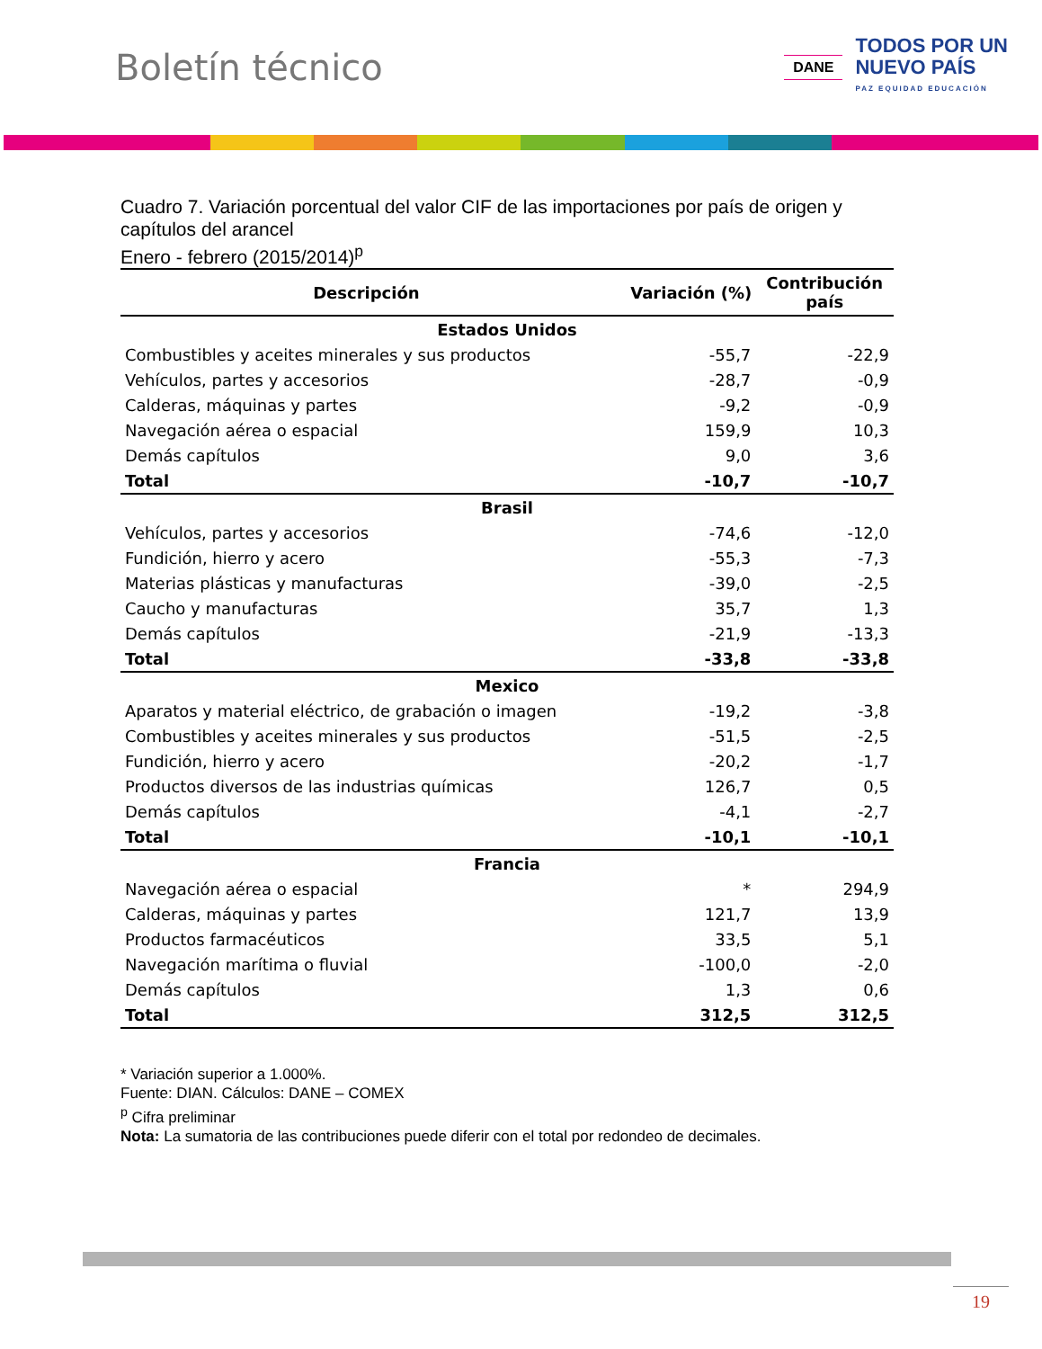Boletín técnico
DANE
TODOS POR UN
NUEVO PAÍS
PAZ EQUIDAD EDUCACIÓN
Cuadro 7. Variación porcentual del valor CIF de las importaciones por país de origen y capítulos del arancel
Enero - febrero (2015/2014)<sup>p</sup>
| Descripción | Variación (%) | Contribución país |
| --- | --- | --- |
| Estados Unidos | | |
| Combustibles y aceites minerales y sus productos | -55,7 | -22,9 |
| Vehículos, partes y accesorios | -28,7 | -0,9 |
| Calderas, máquinas y partes | -9,2 | -0,9 |
| Navegación aérea o espacial | 159,9 | 10,3 |
| Demás capítulos | 9,0 | 3,6 |
| Total | -10,7 | -10,7 |
| Brasil | | |
| Vehículos, partes y accesorios | -74,6 | -12,0 |
| Fundición, hierro y acero | -55,3 | -7,3 |
| Materias plásticas y manufacturas | -39,0 | -2,5 |
| Caucho y manufacturas | 35,7 | 1,3 |
| Demás capítulos | -21,9 | -13,3 |
| Total | -33,8 | -33,8 |
| Mexico | | |
| Aparatos y material eléctrico, de grabación o imagen | -19,2 | -3,8 |
| Combustibles y aceites minerales y sus productos | -51,5 | -2,5 |
| Fundición, hierro y acero | -20,2 | -1,7 |
| Productos diversos de las industrias químicas | 126,7 | 0,5 |
| Demás capítulos | -4,1 | -2,7 |
| Total | -10,1 | -10,1 |
| Francia | | |
| Navegación aérea o espacial | * | 294,9 |
| Calderas, máquinas y partes | 121,7 | 13,9 |
| Productos farmacéuticos | 33,5 | 5,1 |
| Navegación marítima o fluvial | -100,0 | -2,0 |
| Demás capítulos | 1,3 | 0,6 |
| Total | 312,5 | 312,5 |
* Variación superior a 1.000%.
Fuente: DIAN. Cálculos: DANE – COMEX
<sup>p</sup> Cifra preliminar
Nota: La sumatoria de las contribuciones puede diferir con el total por redondeo de decimales.
19